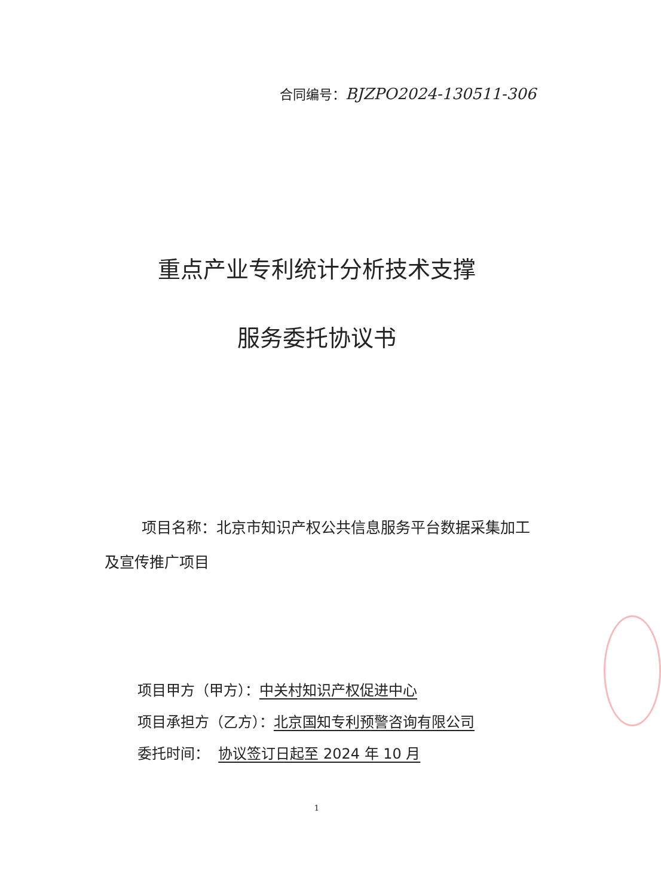合同编号：BJZPO2024-130511-306
重点产业专利统计分析技术支撑
服务委托协议书
项目名称：北京市知识产权公共信息服务平台数据采集加工及宣传推广项目
项目甲方（甲方）：中关村知识产权促进中心
项目承担方（乙方）：北京国知专利预警咨询有限公司
委托时间： 协议签订日起至 2024 年 10 月
1